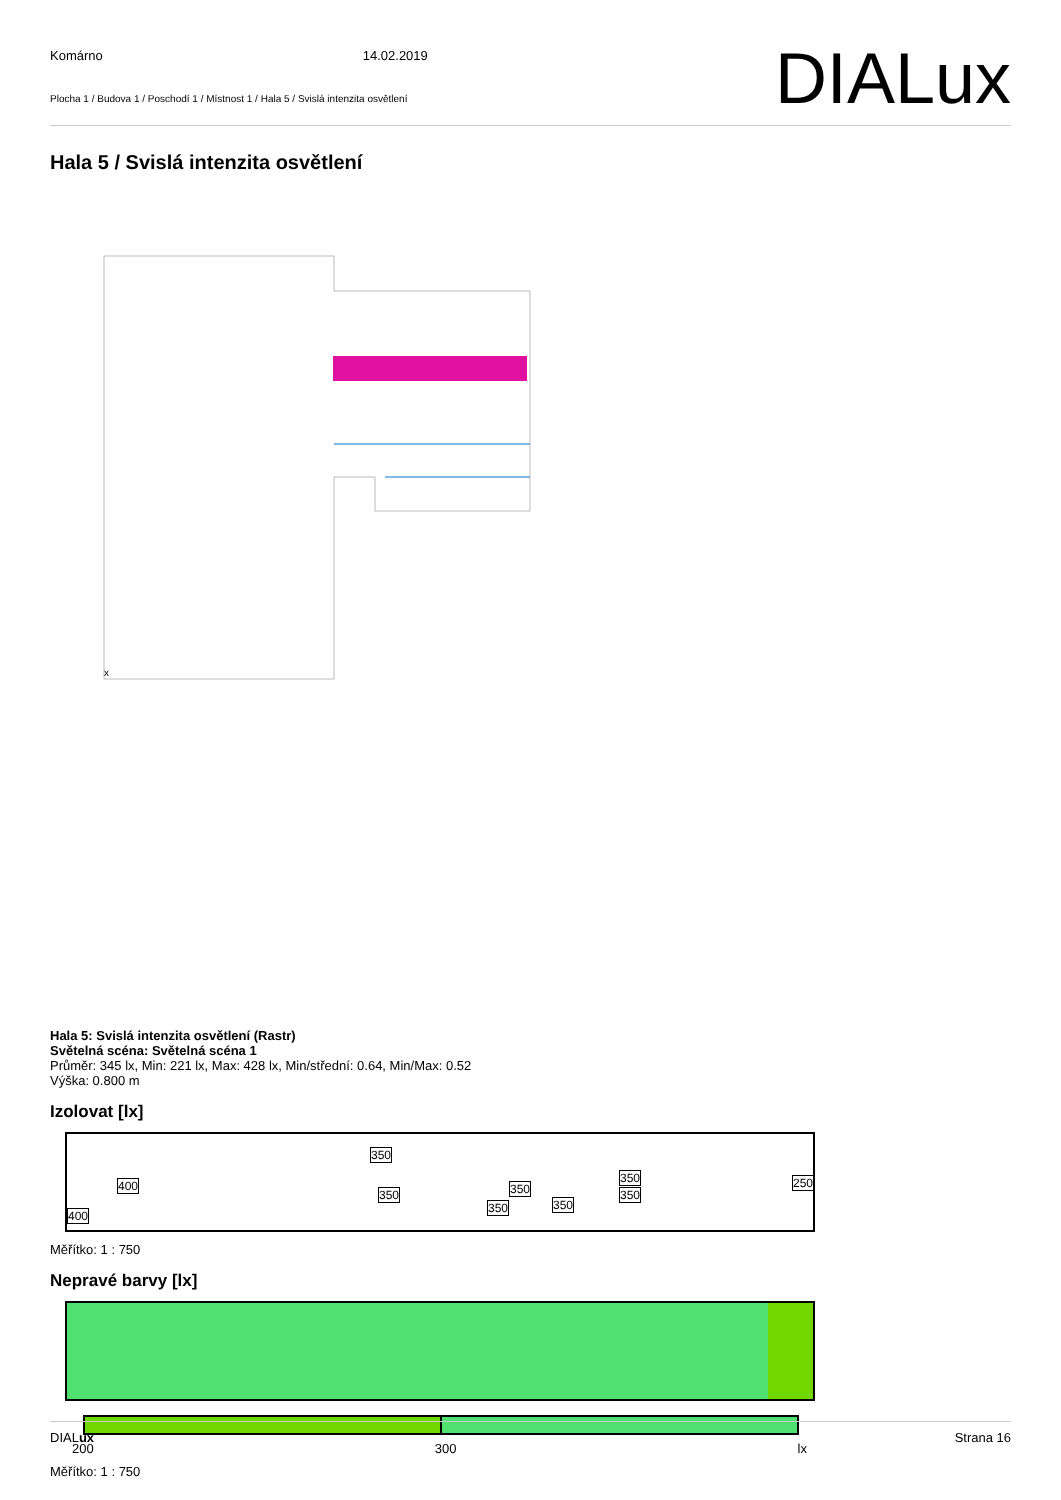Komárno 14.02.2019
Plocha 1 / Budova 1 / Poschodí 1 / Místnost 1 / Hala 5 / Svislá intenzita osvětlení
DIALux
Hala 5 / Svislá intenzita osvětlení
x
Hala 5: Svislá intenzita osvětlení (Rastr)
Světelná scéna: Světelná scéna 1
Průměr: 345 lx, Min: 221 lx, Max: 428 lx, Min/střední: 0.64, Min/Max: 0.52
Výška: 0.800 m
Izolovat [lx]
400
400
350
350
350
350
350
350
350
250
Měřítko: 1 : 750
Nepravé barvy [lx]
200 300 lx
Měřítko: 1 : 750
DIALux Strana 16